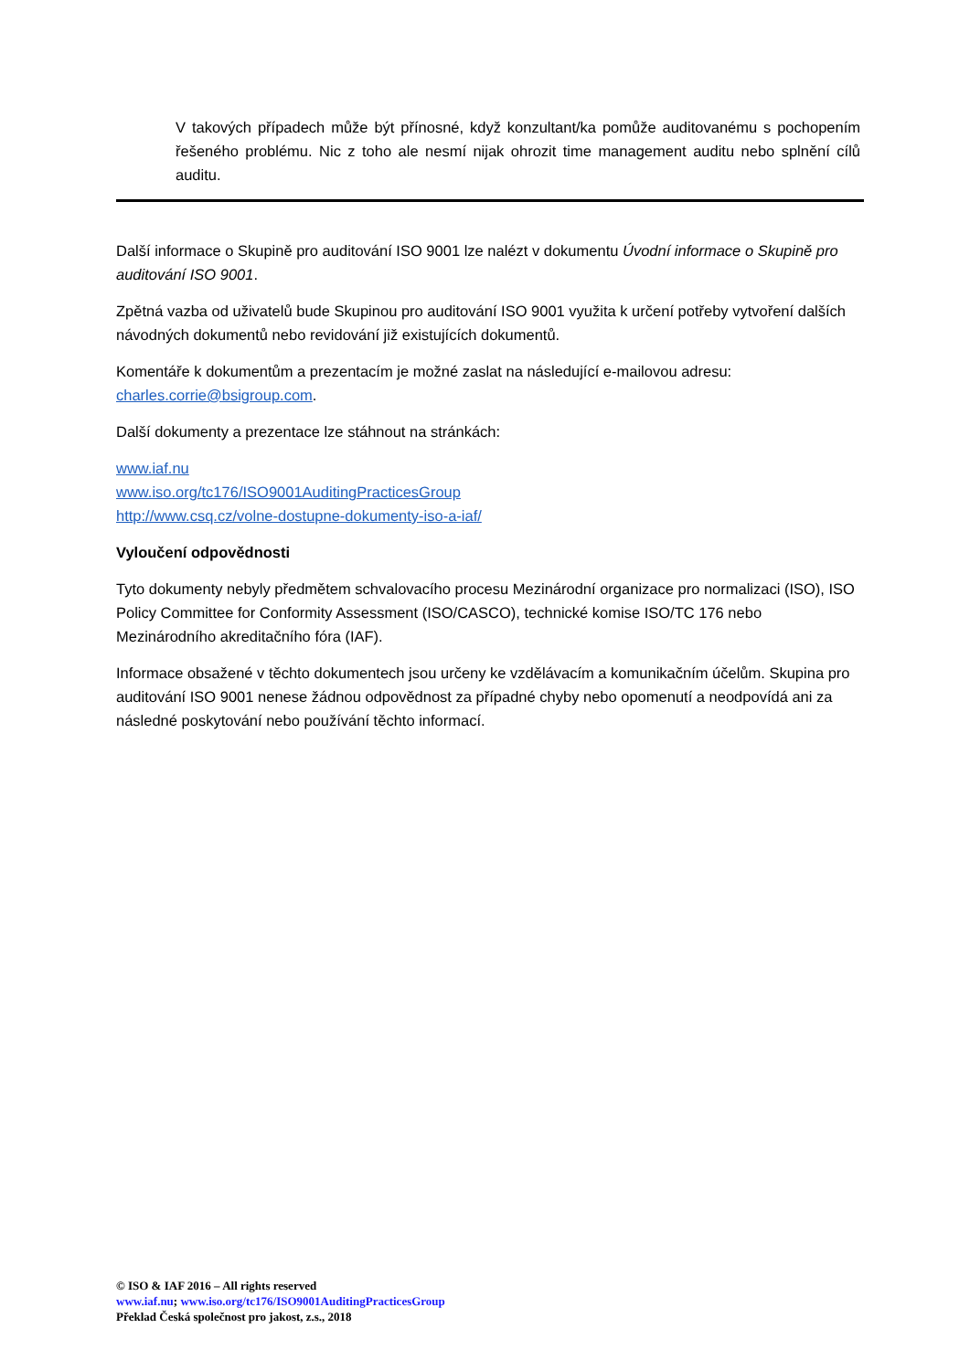V takových případech může být přínosné, když konzultant/ka pomůže auditovanému s pochopením řešeného problému. Nic z toho ale nesmí nijak ohrozit time management auditu nebo splnění cílů auditu.
Další informace o Skupině pro auditování ISO 9001 lze nalézt v dokumentu Úvodní informace o Skupině pro auditování ISO 9001.
Zpětná vazba od uživatelů bude Skupinou pro auditování ISO 9001 využita k určení potřeby vytvoření dalších návodných dokumentů nebo revidování již existujících dokumentů.
Komentáře k dokumentům a prezentacím je možné zaslat na následující e-mailovou adresu: charles.corrie@bsigroup.com.
Další dokumenty a prezentace lze stáhnout na stránkách:
www.iaf.nu
www.iso.org/tc176/ISO9001AuditingPracticesGroup
http://www.csq.cz/volne-dostupne-dokumenty-iso-a-iaf/
Vyloučení odpovědnosti
Tyto dokumenty nebyly předmětem schvalovacího procesu Mezinárodní organizace pro normalizaci (ISO), ISO Policy Committee for Conformity Assessment (ISO/CASCO), technické komise ISO/TC 176 nebo Mezinárodního akreditačního fóra (IAF).
Informace obsažené v těchto dokumentech jsou určeny ke vzdělávacím a komunikačním účelům. Skupina pro auditování ISO 9001 nenese žádnou odpovědnost za případné chyby nebo opomenutí a neodpovídá ani za následné poskytování nebo používání těchto informací.
© ISO & IAF 2016 – All rights reserved
www.iaf.nu; www.iso.org/tc176/ISO9001AuditingPracticesGroup
Překlad Česká společnost pro jakost, z.s., 2018